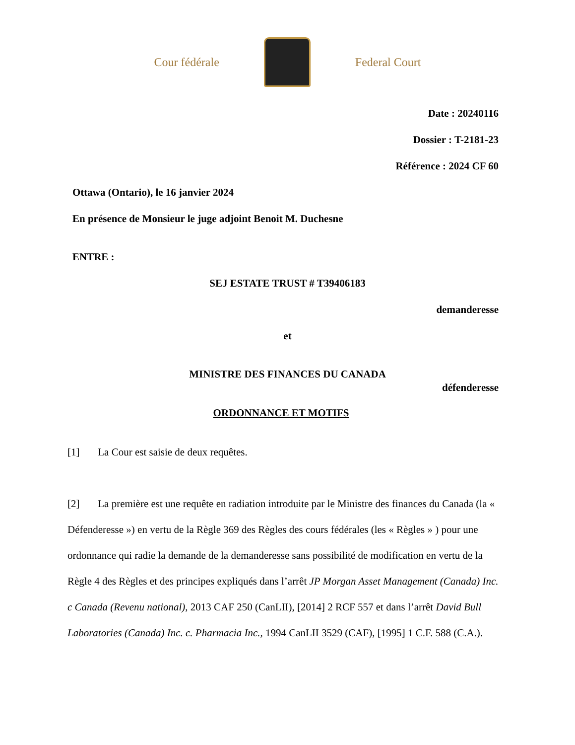Cour fédérale Federal Court
Date : 20240116
Dossier : T-2181-23
Référence : 2024 CF 60
Ottawa (Ontario), le 16 janvier 2024
En présence de Monsieur le juge adjoint Benoit M. Duchesne
ENTRE :
SEJ ESTATE TRUST # T39406183
demanderesse
et
MINISTRE DES FINANCES DU CANADA
défenderesse
ORDONNANCE ET MOTIFS
[1] La Cour est saisie de deux requêtes.
[2] La première est une requête en radiation introduite par le Ministre des finances du Canada (la « Défenderesse ») en vertu de la Règle 369 des Règles des cours fédérales (les « Règles » ) pour une ordonnance qui radie la demande de la demanderesse sans possibilité de modification en vertu de la Règle 4 des Règles et des principes expliqués dans l’arrêt JP Morgan Asset Management (Canada) Inc. c Canada (Revenu national), 2013 CAF 250 (CanLII), [2014] 2 RCF 557 et dans l’arrêt David Bull Laboratories (Canada) Inc. c. Pharmacia Inc., 1994 CanLII 3529 (CAF), [1995] 1 C.F. 588 (C.A.).